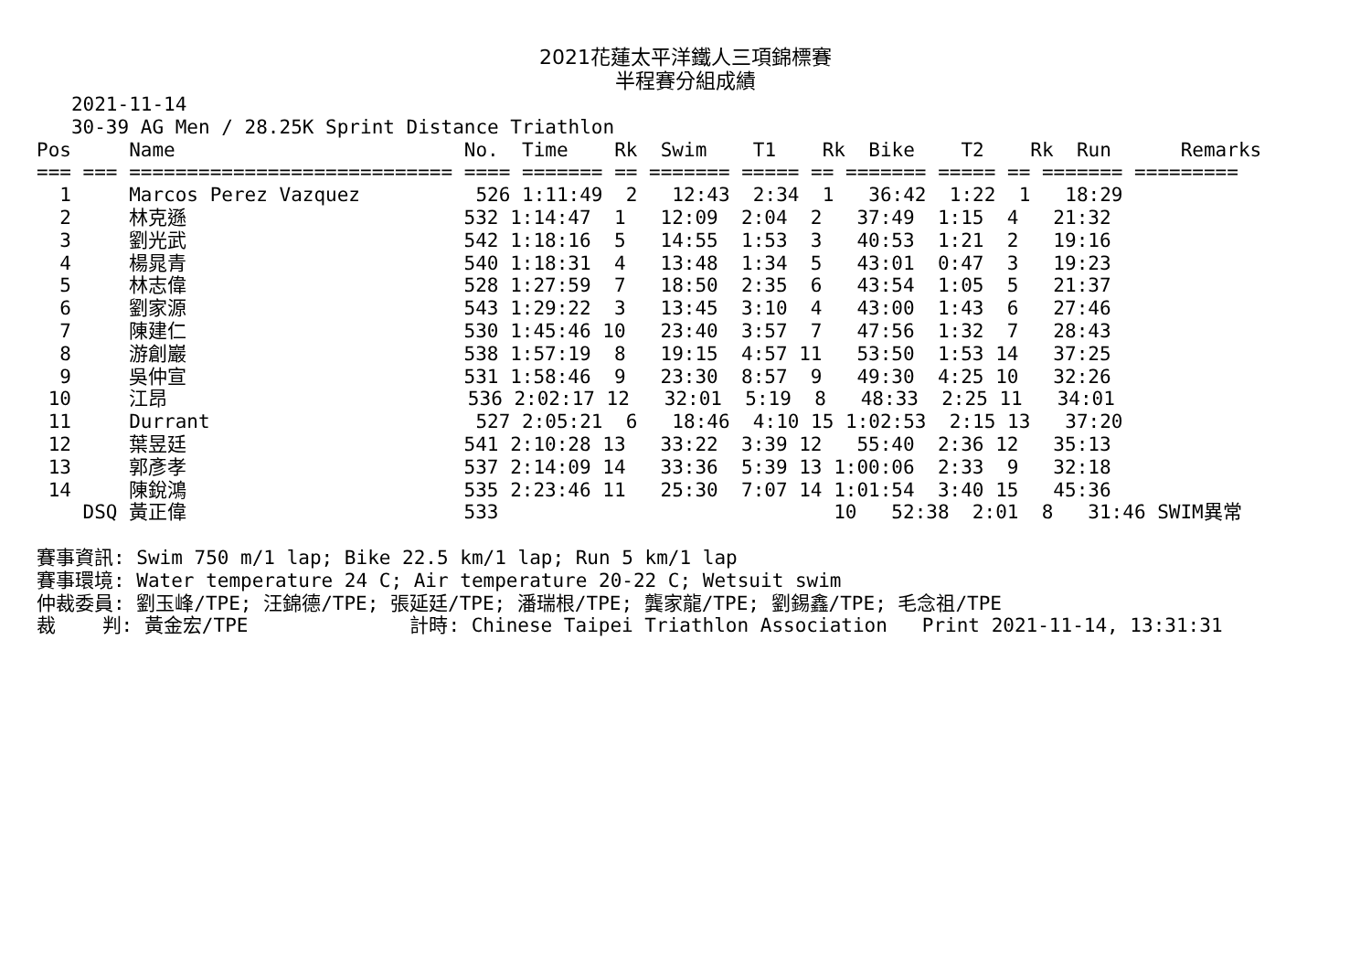2021花蓮太平洋鐵人三項錦標賽
半程賽分組成績
   2021-11-14
   30-39 AG Men / 28.25K Sprint Distance Triathlon
Pos     Name                         No.  Time    Rk  Swim    T1    Rk  Bike    T2    Rk  Run      Remarks
=== === ============================ ==== ======= == ======= ===== == ======= ===== == ======= =========
  1     Marcos Perez Vazquez          526 1:11:49  2   12:43  2:34  1   36:42  1:22  1   18:29
  2     林克遜                        532 1:14:47  1   12:09  2:04  2   37:49  1:15  4   21:32
  3     劉光武                        542 1:18:16  5   14:55  1:53  3   40:53  1:21  2   19:16
  4     楊晁青                        540 1:18:31  4   13:48  1:34  5   43:01  0:47  3   19:23
  5     林志偉                        528 1:27:59  7   18:50  2:35  6   43:54  1:05  5   21:37
  6     劉家源                        543 1:29:22  3   13:45  3:10  4   43:00  1:43  6   27:46
  7     陳建仁                        530 1:45:46 10   23:40  3:57  7   47:56  1:32  7   28:43
  8     游創巖                        538 1:57:19  8   19:15  4:57 11   53:50  1:53 14   37:25
  9     吳仲宣                        531 1:58:46  9   23:30  8:57  9   49:30  4:25 10   32:26
 10     江昂                          536 2:02:17 12   32:01  5:19  8   48:33  2:25 11   34:01
 11     Durrant                       527 2:05:21  6   18:46  4:10 15 1:02:53  2:15 13   37:20
 12     葉昱廷                        541 2:10:28 13   33:22  3:39 12   55:40  2:36 12   35:13
 13     郭彥孝                        537 2:14:09 14   33:36  5:39 13 1:00:06  2:33  9   32:18
 14     陳銳鴻                        535 2:23:46 11   25:30  7:07 14 1:01:54  3:40 15   45:36
    DSQ 黃正偉                        533                             10   52:38  2:01  8   31:46 SWIM異常

賽事資訊: Swim 750 m/1 lap; Bike 22.5 km/1 lap; Run 5 km/1 lap
賽事環境: Water temperature 24 C; Air temperature 20-22 C; Wetsuit swim
仲裁委員: 劉玉峰/TPE; 汪錦德/TPE; 張延廷/TPE; 潘瑞根/TPE; 龔家龍/TPE; 劉錫鑫/TPE; 毛念祖/TPE
裁    判: 黃金宏/TPE              計時: Chinese Taipei Triathlon Association   Print 2021-11-14, 13:31:31